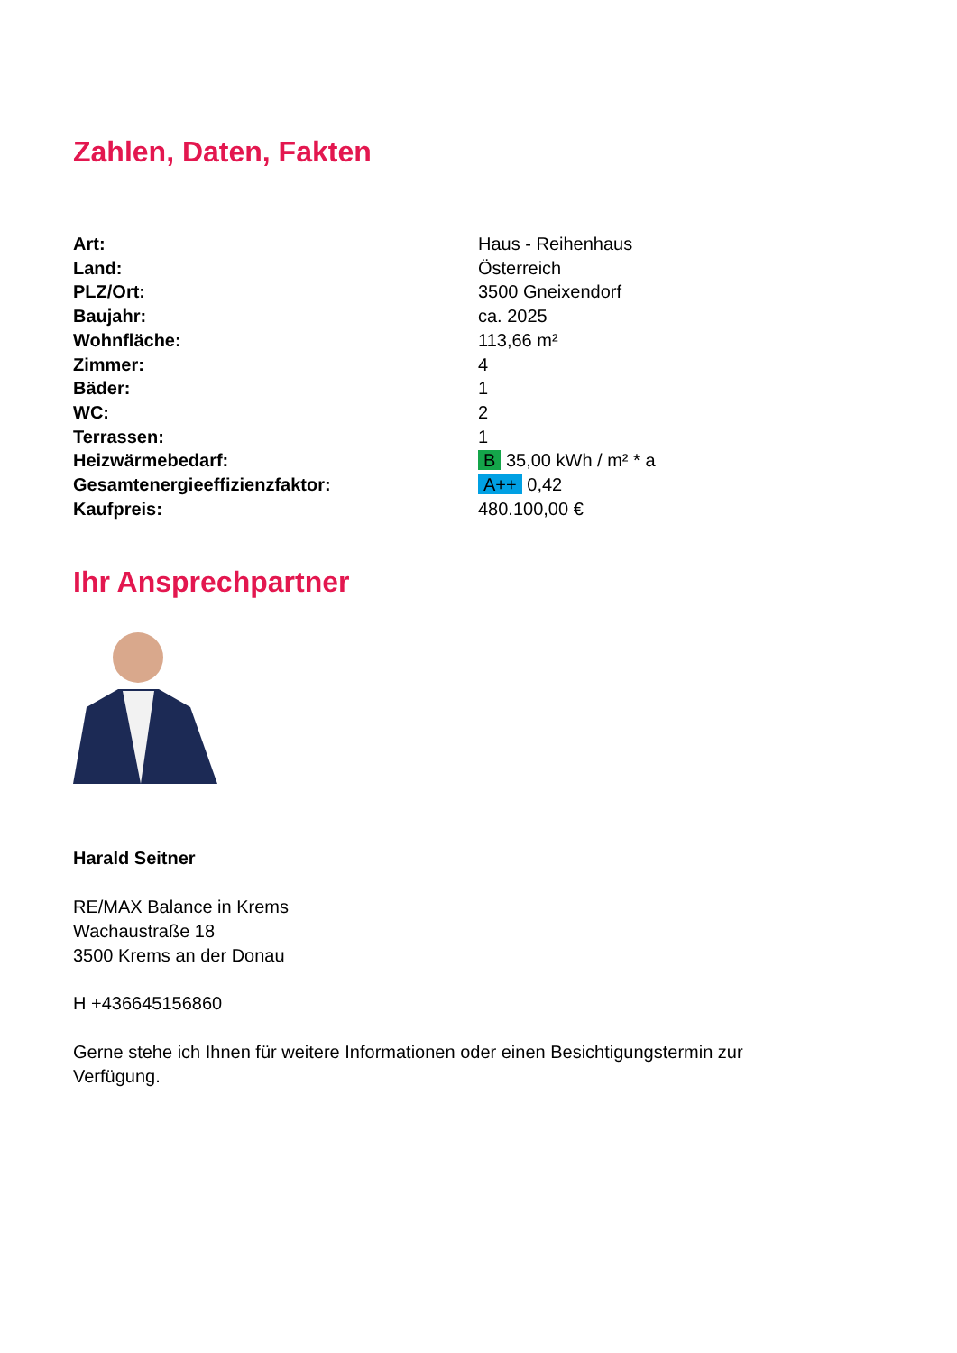Zahlen, Daten, Fakten
| Art: | Haus - Reihenhaus |
| Land: | Österreich |
| PLZ/Ort: | 3500 Gneixendorf |
| Baujahr: | ca. 2025 |
| Wohnfläche: | 113,66 m² |
| Zimmer: | 4 |
| Bäder: | 1 |
| WC: | 2 |
| Terrassen: | 1 |
| Heizwärmebedarf: | B 35,00 kWh / m² * a |
| Gesamtenergieeffizienzfaktor: | A++ 0,42 |
| Kaufpreis: | 480.100,00 € |
Ihr Ansprechpartner
Harald Seitner
RE/MAX Balance in Krems
Wachaustraße 18
3500 Krems an der Donau
H +436645156860
Gerne stehe ich Ihnen für weitere Informationen oder einen Besichtigungstermin zur Verfügung.